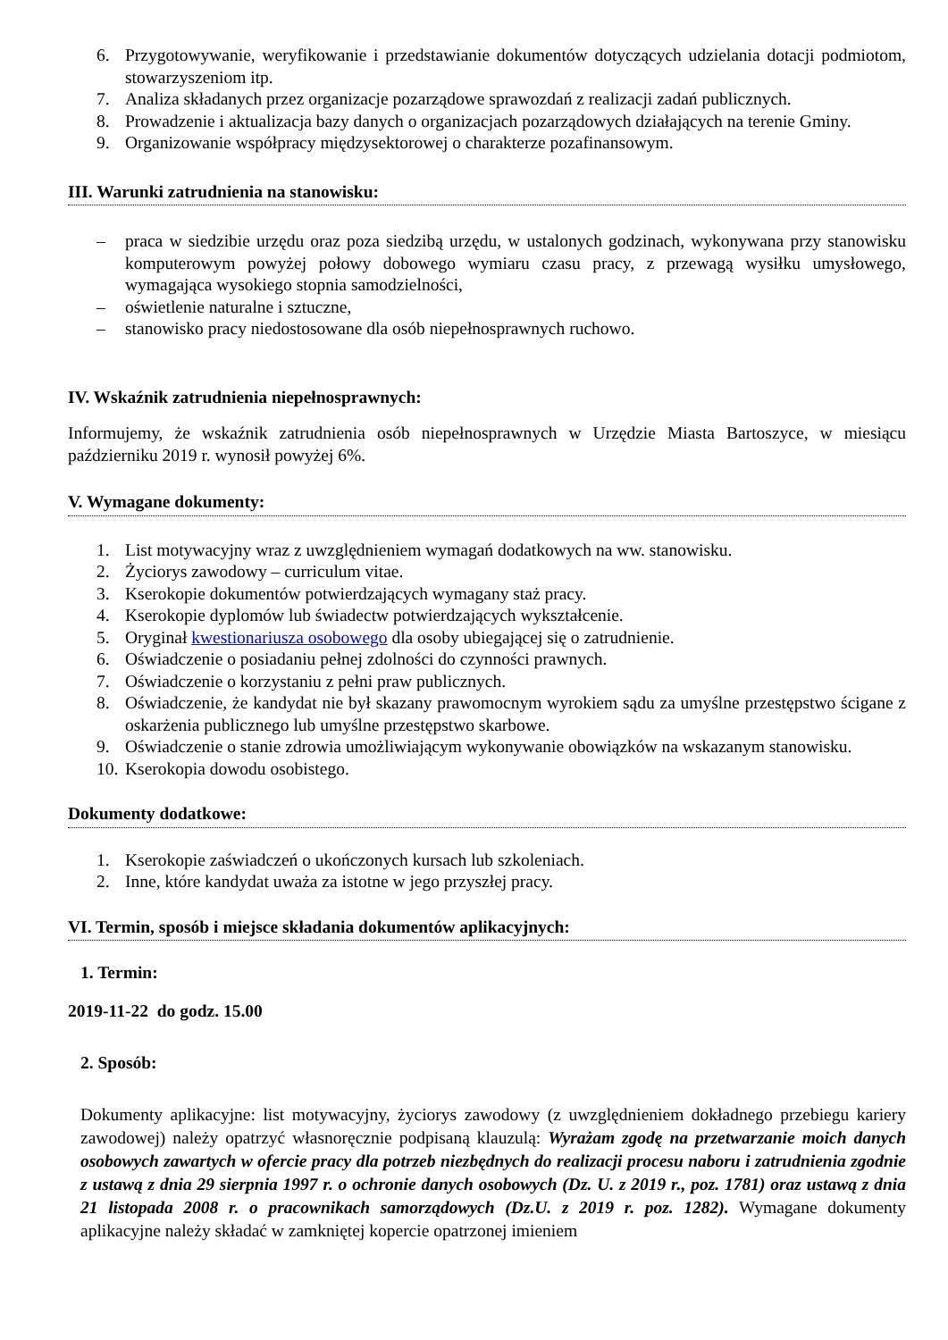6. Przygotowywanie, weryfikowanie i przedstawianie dokumentów dotyczących udzielania dotacji podmiotom, stowarzyszeniom itp.
7. Analiza składanych przez organizacje pozarządowe sprawozdań z realizacji zadań publicznych.
8. Prowadzenie i aktualizacja bazy danych o organizacjach pozarządowych działających na terenie Gminy.
9. Organizowanie współpracy międzysektorowej o charakterze pozafinansowym.
III. Warunki zatrudnienia na stanowisku:
– praca w siedzibie urzędu oraz poza siedzibą urzędu, w ustalonych godzinach, wykonywana przy stanowisku komputerowym powyżej połowy dobowego wymiaru czasu pracy, z przewagą wysiłku umysłowego, wymagająca wysokiego stopnia samodzielności,
– oświetlenie naturalne i sztuczne,
– stanowisko pracy niedostosowane dla osób niepełnosprawnych ruchowo.
IV. Wskaźnik zatrudnienia niepełnosprawnych:
Informujemy, że wskaźnik zatrudnienia osób niepełnosprawnych w Urzędzie Miasta Bartoszyce, w miesiącu październiku 2019 r. wynosił powyżej 6%.
V. Wymagane dokumenty:
1. List motywacyjny wraz z uwzględnieniem wymagań dodatkowych na ww. stanowisku.
2. Życiorys zawodowy – curriculum vitae.
3. Kserokopie dokumentów potwierdzających wymagany staż pracy.
4. Kserokopie dyplomów lub świadectw potwierdzających wykształcenie.
5. Oryginał kwestionariusza osobowego dla osoby ubiegającej się o zatrudnienie.
6. Oświadczenie o posiadaniu pełnej zdolności do czynności prawnych.
7. Oświadczenie o korzystaniu z pełni praw publicznych.
8. Oświadczenie, że kandydat nie był skazany prawomocnym wyrokiem sądu za umyślne przestępstwo ścigane z oskarżenia publicznego lub umyślne przestępstwo skarbowe.
9. Oświadczenie o stanie zdrowia umożliwiającym wykonywanie obowiązków na wskazanym stanowisku.
10. Kserokopia dowodu osobistego.
Dokumenty dodatkowe:
1. Kserokopie zaświadczeń o ukończonych kursach lub szkoleniach.
2. Inne, które kandydat uważa za istotne w jego przyszłej pracy.
VI. Termin, sposób i miejsce składania dokumentów aplikacyjnych:
1. Termin:
2019-11-22 do godz. 15.00
2. Sposób:
Dokumenty aplikacyjne: list motywacyjny, życiorys zawodowy (z uwzględnieniem dokładnego przebiegu kariery zawodowej) należy opatrzyć własnoręcznie podpisaną klauzulą: Wyrażam zgodę na przetwarzanie moich danych osobowych zawartych w ofercie pracy dla potrzeb niezbędnych do realizacji procesu naboru i zatrudnienia zgodnie z ustawą z dnia 29 sierpnia 1997 r. o ochronie danych osobowych (Dz. U. z 2019 r., poz. 1781) oraz ustawą z dnia 21 listopada 2008 r. o pracownikach samorządowych (Dz.U. z 2019 r. poz. 1282). Wymagane dokumenty aplikacyjne należy składać w zamkniętej kopercie opatrzonej imieniem